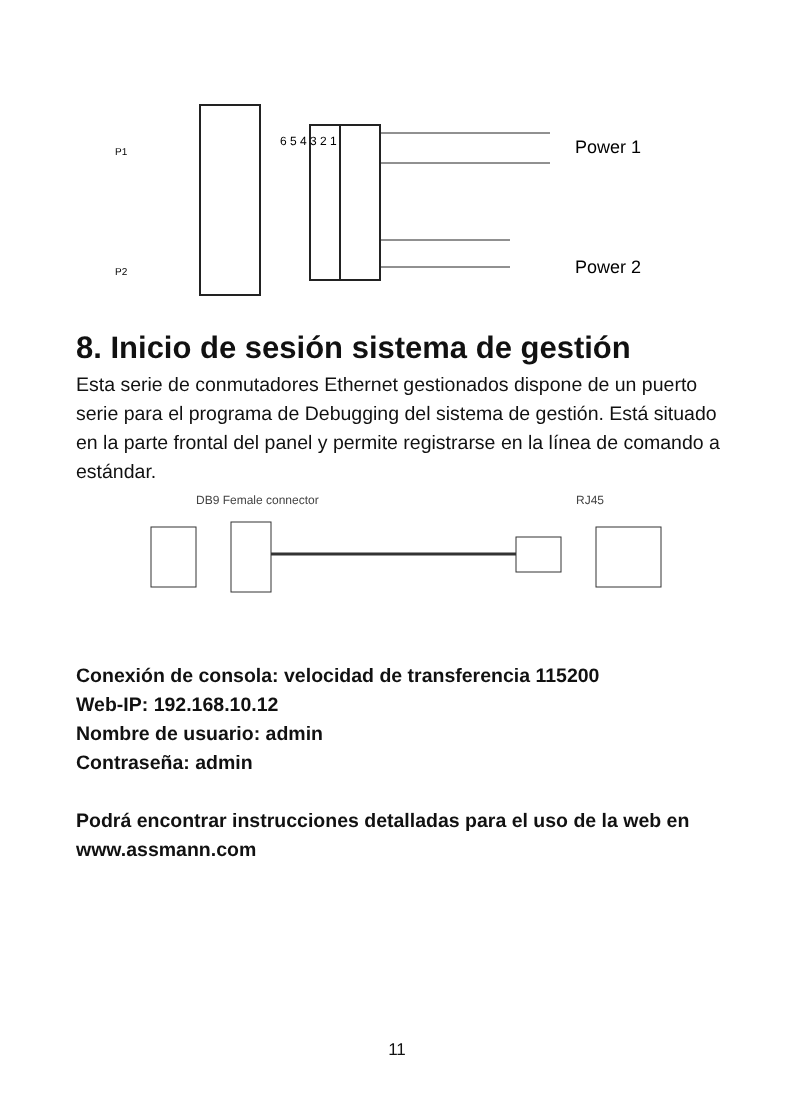Power 1
Power 2
6 5 4 3 2 1
P1
P2
8. Inicio de sesión sistema de gestión
Esta serie de conmutadores Ethernet gestionados dispone de un puerto serie para el programa de Debugging del sistema de gestión. Está situado en la parte frontal del panel y permite registrarse en la línea de comando a estándar.
DB9 Female connector
RJ45
Conexión de consola: velocidad de transferencia 115200
Web-IP: 192.168.10.12
Nombre de usuario: admin
Contraseña: admin
Podrá encontrar instrucciones detalladas para el uso de la web en www.assmann.com
11